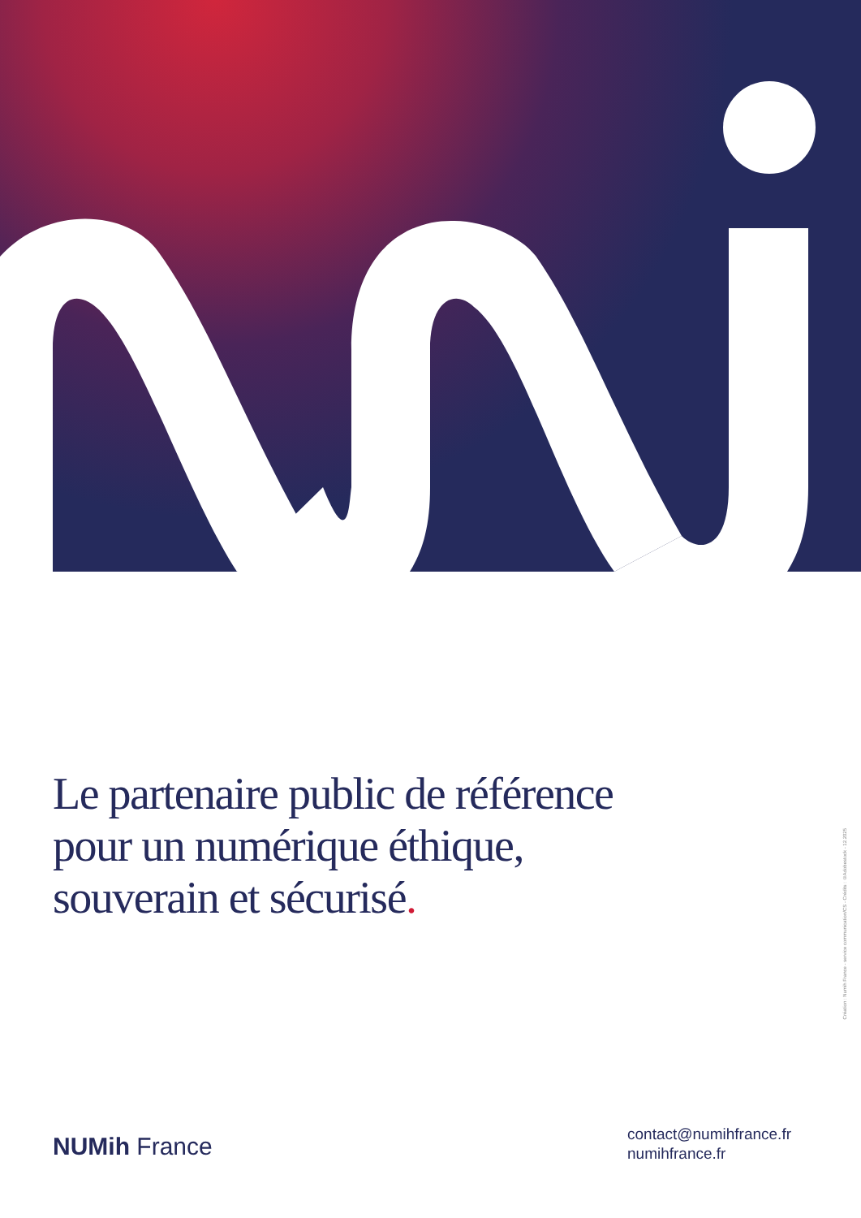Le partenaire public de référence
pour un numérique éthique,
souverain et sécurisé.
Création : Numih France - service communication/CS - Crédits : ©Adobestock - 12.2025
NUMih France
contact@numihfrance.fr
numihfrance.fr